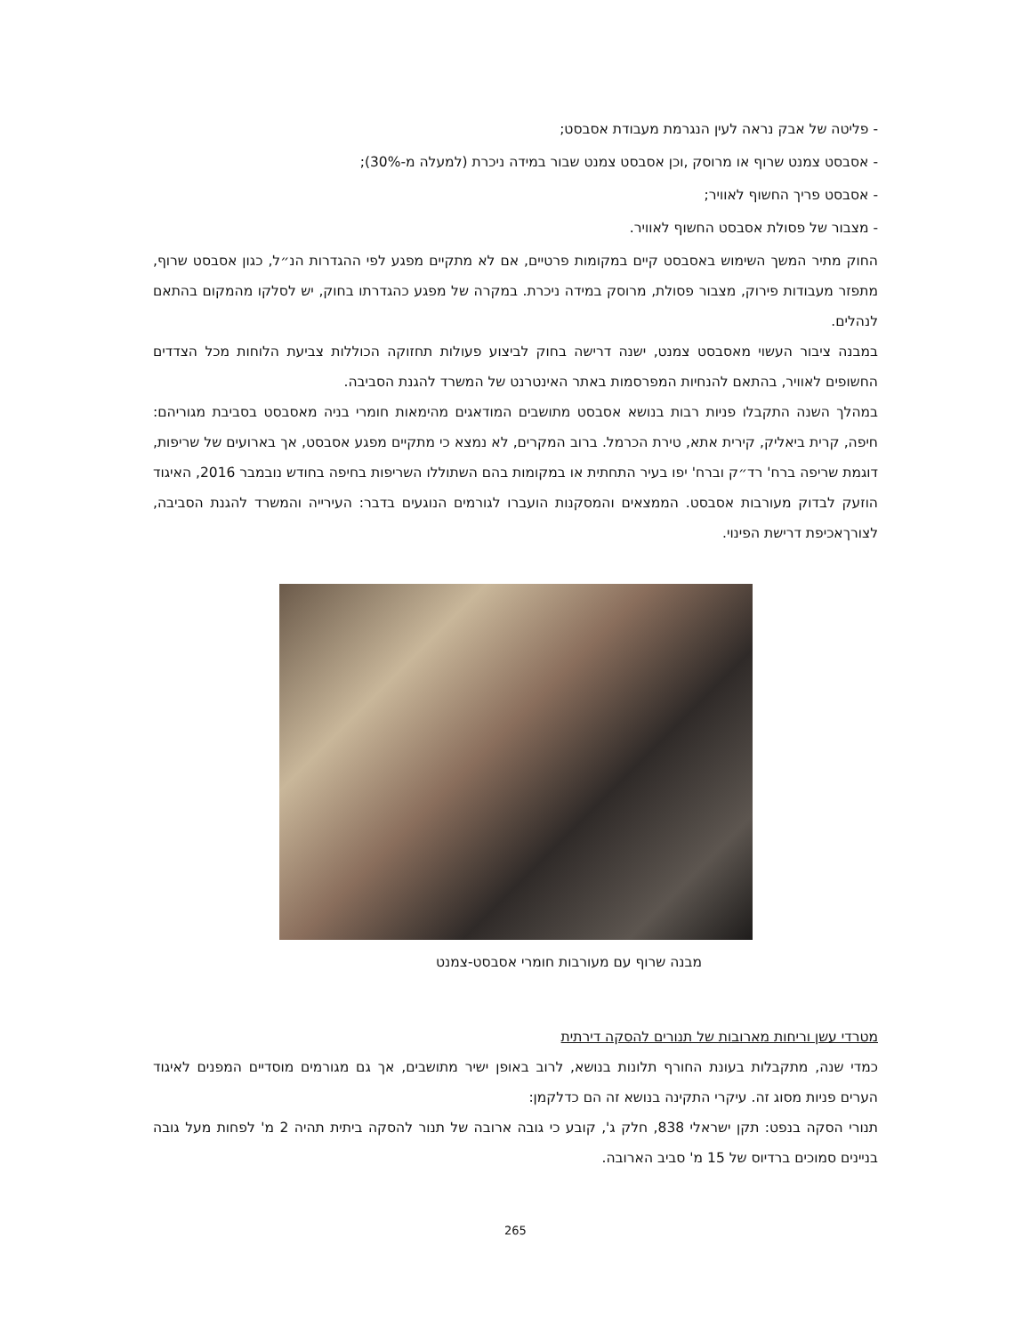- פליטה של אבק נראה לעין הנגרמת מעבודת אסבסט;
- אסבסט צמנט שרוף או מרוסק ,וכן אסבסט צמנט שבור במידה ניכרת (למעלה מ-30%);
- אסבסט פריך החשוף לאוויר;
- מצבור של פסולת אסבסט החשוף לאוויר.
החוק מתיר המשך השימוש באסבסט קיים במקומות פרטיים, אם לא מתקיים מפגע לפי ההגדרות הנ״ל, כגון אסבסט שרוף, מתפזר מעבודות פירוק, מצבור פסולת, מרוסק במידה ניכרת. במקרה של מפגע כהגדרתו בחוק, יש לסלקו מהמקום בהתאם לנהלים.
במבנה ציבור העשוי מאסבסט צמנט, ישנה דרישה בחוק לביצוע פעולות תחזוקה הכוללות צביעת הלוחות מכל הצדדים החשופים לאוויר, בהתאם להנחיות המפרסמות באתר האינטרנט של המשרד להגנת הסביבה.
במהלך השנה התקבלו פניות רבות בנושא אסבסט מתושבים המודאגים מהימאות חומרי בניה מאסבסט בסביבת מגוריהם: חיפה, קרית ביאליק, קירית אתא, טירת הכרמל. ברוב המקרים, לא נמצא כי מתקיים מפגע אסבסט, אך בארועים של שריפות, דוגמת שריפה ברח' רד״ק וברח' יפו בעיר התחתית או במקומות בהם השתוללו השריפות בחיפה בחודש נובמבר 2016, האיגוד הוזעק לבדוק מעורבות אסבסט. הממצאים והמסקנות הועברו לגורמים הנוגעים בדבר: העירייה והמשרד להגנת הסביבה, לצורךאכיפת דרישת הפינוי.
מבנה שרוף עם מעורבות חומרי אסבסט-צמנט
מטרדי עשן וריחות מארובות של תנורים להסקה דירתית
כמדי שנה, מתקבלות בעונת החורף תלונות בנושא, לרוב באופן ישיר מתושבים, אך גם מגורמים מוסדיים המפנים לאיגוד הערים פניות מסוג זה. עיקרי התקינה בנושא זה הם כדלקמן:
תנורי הסקה בנפט: תקן ישראלי 838, חלק ג', קובע כי גובה ארובה של תנור להסקה ביתית תהיה 2 מ' לפחות מעל גובה בניינים סמוכים ברדיוס של 15 מ' סביב הארובה.
265